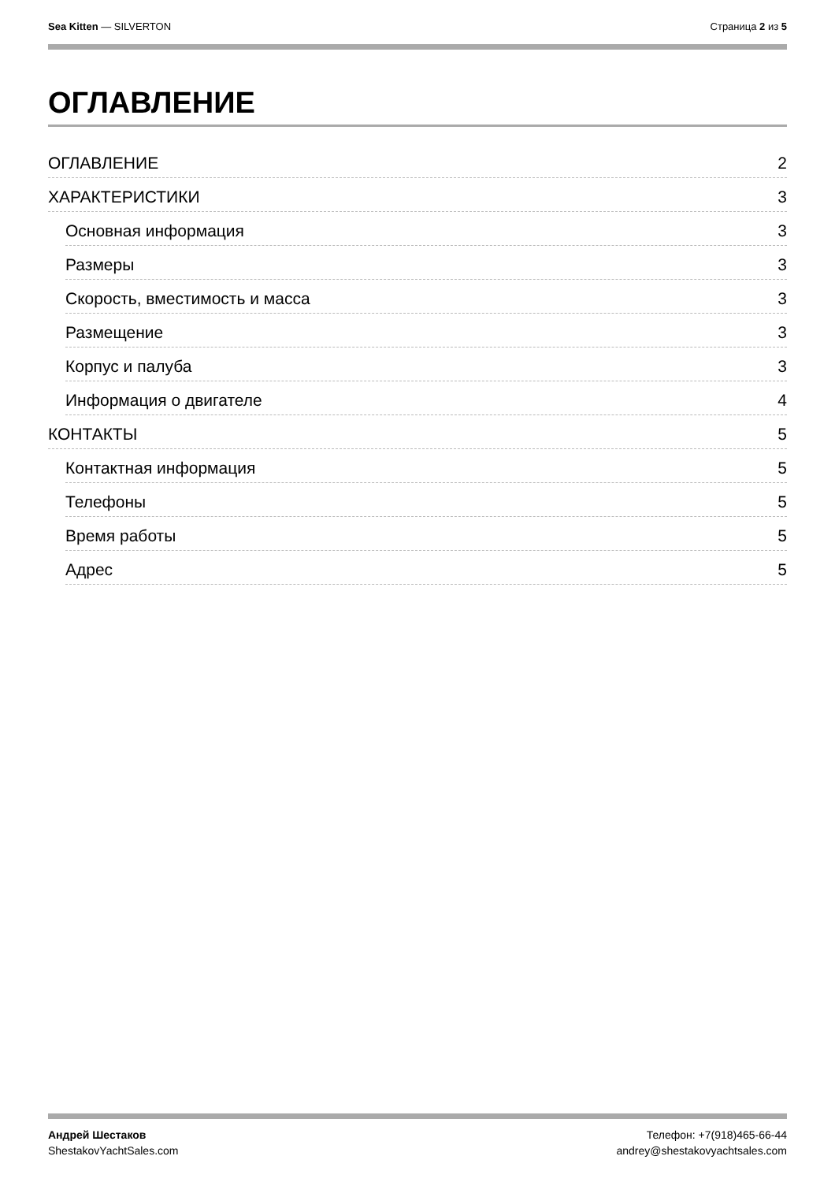Sea Kitten — SILVERTON Страница 2 из 5
ОГЛАВЛЕНИЕ
ОГЛАВЛЕНИЕ 2
ХАРАКТЕРИСТИКИ 3
Основная информация 3
Размеры 3
Скорость, вместимость и масса 3
Размещение 3
Корпус и палуба 3
Информация о двигателе 4
КОНТАКТЫ 5
Контактная информация 5
Телефоны 5
Время работы 5
Адрес 5
Андрей Шестаков
ShestakovYachtSales.com
Телефон: +7(918)465-66-44
andrey@shestakovyachtsales.com